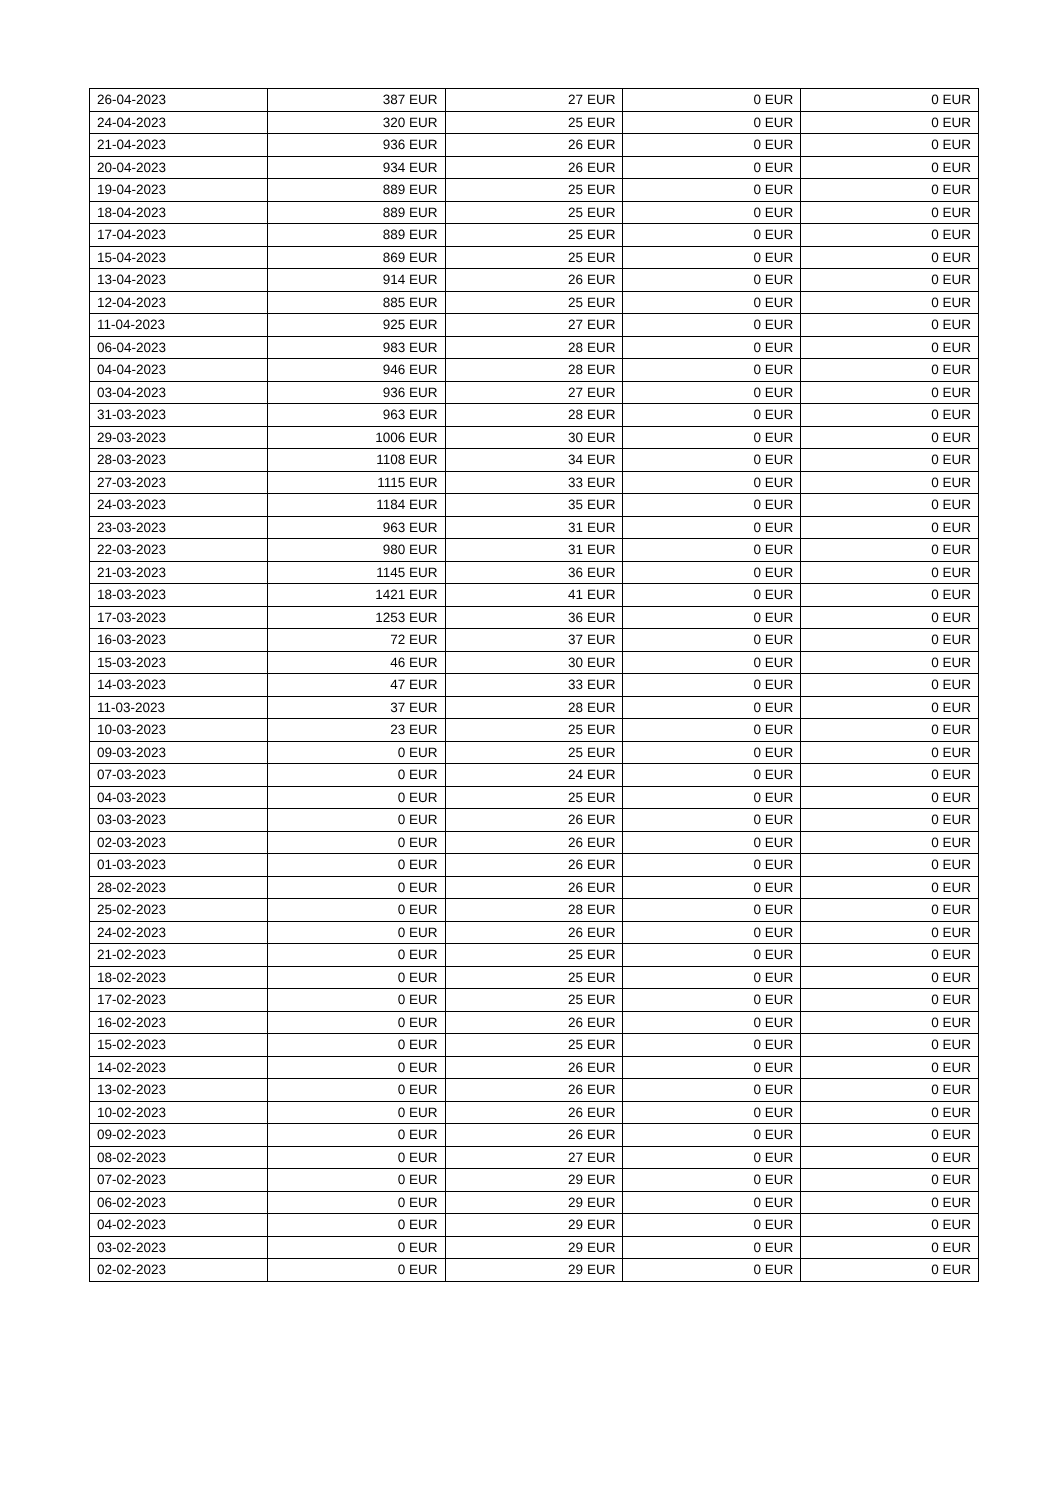| 26-04-2023 | 387 EUR | 27 EUR | 0 EUR | 0 EUR |
| 24-04-2023 | 320 EUR | 25 EUR | 0 EUR | 0 EUR |
| 21-04-2023 | 936 EUR | 26 EUR | 0 EUR | 0 EUR |
| 20-04-2023 | 934 EUR | 26 EUR | 0 EUR | 0 EUR |
| 19-04-2023 | 889 EUR | 25 EUR | 0 EUR | 0 EUR |
| 18-04-2023 | 889 EUR | 25 EUR | 0 EUR | 0 EUR |
| 17-04-2023 | 889 EUR | 25 EUR | 0 EUR | 0 EUR |
| 15-04-2023 | 869 EUR | 25 EUR | 0 EUR | 0 EUR |
| 13-04-2023 | 914 EUR | 26 EUR | 0 EUR | 0 EUR |
| 12-04-2023 | 885 EUR | 25 EUR | 0 EUR | 0 EUR |
| 11-04-2023 | 925 EUR | 27 EUR | 0 EUR | 0 EUR |
| 06-04-2023 | 983 EUR | 28 EUR | 0 EUR | 0 EUR |
| 04-04-2023 | 946 EUR | 28 EUR | 0 EUR | 0 EUR |
| 03-04-2023 | 936 EUR | 27 EUR | 0 EUR | 0 EUR |
| 31-03-2023 | 963 EUR | 28 EUR | 0 EUR | 0 EUR |
| 29-03-2023 | 1006 EUR | 30 EUR | 0 EUR | 0 EUR |
| 28-03-2023 | 1108 EUR | 34 EUR | 0 EUR | 0 EUR |
| 27-03-2023 | 1115 EUR | 33 EUR | 0 EUR | 0 EUR |
| 24-03-2023 | 1184 EUR | 35 EUR | 0 EUR | 0 EUR |
| 23-03-2023 | 963 EUR | 31 EUR | 0 EUR | 0 EUR |
| 22-03-2023 | 980 EUR | 31 EUR | 0 EUR | 0 EUR |
| 21-03-2023 | 1145 EUR | 36 EUR | 0 EUR | 0 EUR |
| 18-03-2023 | 1421 EUR | 41 EUR | 0 EUR | 0 EUR |
| 17-03-2023 | 1253 EUR | 36 EUR | 0 EUR | 0 EUR |
| 16-03-2023 | 72 EUR | 37 EUR | 0 EUR | 0 EUR |
| 15-03-2023 | 46 EUR | 30 EUR | 0 EUR | 0 EUR |
| 14-03-2023 | 47 EUR | 33 EUR | 0 EUR | 0 EUR |
| 11-03-2023 | 37 EUR | 28 EUR | 0 EUR | 0 EUR |
| 10-03-2023 | 23 EUR | 25 EUR | 0 EUR | 0 EUR |
| 09-03-2023 | 0 EUR | 25 EUR | 0 EUR | 0 EUR |
| 07-03-2023 | 0 EUR | 24 EUR | 0 EUR | 0 EUR |
| 04-03-2023 | 0 EUR | 25 EUR | 0 EUR | 0 EUR |
| 03-03-2023 | 0 EUR | 26 EUR | 0 EUR | 0 EUR |
| 02-03-2023 | 0 EUR | 26 EUR | 0 EUR | 0 EUR |
| 01-03-2023 | 0 EUR | 26 EUR | 0 EUR | 0 EUR |
| 28-02-2023 | 0 EUR | 26 EUR | 0 EUR | 0 EUR |
| 25-02-2023 | 0 EUR | 28 EUR | 0 EUR | 0 EUR |
| 24-02-2023 | 0 EUR | 26 EUR | 0 EUR | 0 EUR |
| 21-02-2023 | 0 EUR | 25 EUR | 0 EUR | 0 EUR |
| 18-02-2023 | 0 EUR | 25 EUR | 0 EUR | 0 EUR |
| 17-02-2023 | 0 EUR | 25 EUR | 0 EUR | 0 EUR |
| 16-02-2023 | 0 EUR | 26 EUR | 0 EUR | 0 EUR |
| 15-02-2023 | 0 EUR | 25 EUR | 0 EUR | 0 EUR |
| 14-02-2023 | 0 EUR | 26 EUR | 0 EUR | 0 EUR |
| 13-02-2023 | 0 EUR | 26 EUR | 0 EUR | 0 EUR |
| 10-02-2023 | 0 EUR | 26 EUR | 0 EUR | 0 EUR |
| 09-02-2023 | 0 EUR | 26 EUR | 0 EUR | 0 EUR |
| 08-02-2023 | 0 EUR | 27 EUR | 0 EUR | 0 EUR |
| 07-02-2023 | 0 EUR | 29 EUR | 0 EUR | 0 EUR |
| 06-02-2023 | 0 EUR | 29 EUR | 0 EUR | 0 EUR |
| 04-02-2023 | 0 EUR | 29 EUR | 0 EUR | 0 EUR |
| 03-02-2023 | 0 EUR | 29 EUR | 0 EUR | 0 EUR |
| 02-02-2023 | 0 EUR | 29 EUR | 0 EUR | 0 EUR |